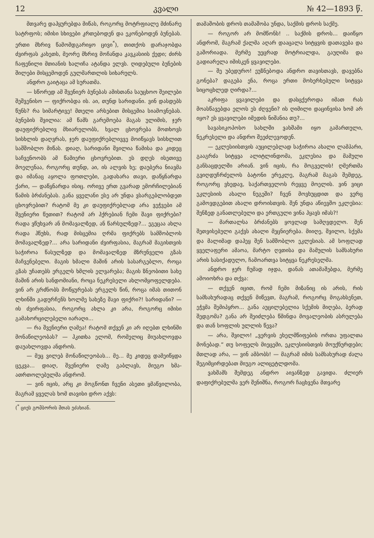12 კვალი № 42—1893 წ.
მთვარე დაჰყურებდა მიწას, როგორც მოტრფიალე მძინარე სატრფოს; იმისი სხივები კრთებოდენ და ეკონებოდენ ბუნებას. ერთი მხრივ წამომდგარიყო ცივი<sup>*</sup>), თითქოს დარაჯობდა ძვირფას კახეთს, მეორე მხრივ მოჩანდა კავკასიის ქედი; ძირს ჩაფენილი მთიანის ხალიჩა ატანდა ელვს. ღიდებული ბუნების შილები მისცემოდენ გულმართლის სიხარულს.
ანდრო გაიტაცა ამ სურათმა.
— სწორედ ამ შვენიერ ბუნებას ამისთანა საუცხოო შეილები შეშვენისო — ფიქრობდა ის. აი, თუნდ სარიდანი. ვინ დასდებს წუნს? რა სიმარტივე! მთელი არსებით მისცემია სიამოვნებას. ბუნების შვილია: ამ წამს გარემოება მაგას ულიმის, ჯერ დაუფიქრებლივ მხიარულობს, ხვალ ცხოვრება მოთხოვს სისხლის დაღვრას, ჯერ დაუფიქრებლივვე მოიწყავს სისხლით საშშობლო მიწას. დიაღ, სარიდანი შვილია წამისა და კიდეც საჩვენოობს ამ წამიერი ცხოვრებით. ეს დღეს ისეთივე მოელენაა, როგორც თუნდ, აი, ის ალვის ხე; დაუბერა ნიავმა და იმანაც აყოლა ფოთლები, გადახარა თავი, დაწყნარდა ქარი, — დაწყნარდა ისიც. ორივე ერთ გვარად ემორჩილებიან წამის ბრძანებას. განა ყველანი ესე არ უნდა ვსარგებლობდეთ ცხოვრებით? რატომ მე კი დაუფიქრებლად არა ვეჭვები ამ შვენიერი წუთით? რატომ არ ჰქრებიან ჩემი შავი ფიქრები? რადა ვწუხვარ ან მომავალზედ, ან წარსულზედ?... ეგეცაა ახლა რადა ჰწუხს, რად მისცემია ღრმა ფიქრებს სამშობლოს მომავალზედ?... არა სარიდანი ძვირფასია, მაგრამ მაგისთვის საჭიროა წასულზედ და მომავალზედ მზრუნველი გზას მაჩვენებელი. მაგის ხმალი მაშინ არის სასარგებლო, როცა გზას უჩათებს ერგელს ხმლის ელვარება; მაგის ზნეობითი სახე მაშინ არის სანდომიანი, როცა ნეკრესელი ახლომყოფელდება. ვინ არ გრძნობს მოწყურებას ერგელს წინ, როცა იმას თითონ ლხინში გადურჩენს ხოლმე სახეზე შავი ფიქრი?! სარიდანი? — ის ძვირფასია, როგორც ახლა კი არა, როგორც იმისი გამახორცილებელი იარაღი...
— რა შვენიერი ღამეა! რატომ თქვენ კი არ იღებთ ლხინში მონაწილეობას? — ჰკითხა ელომ, რომელიც მიუახლოვდა დაუახლოვდა ანდროს.
— მეც ვილებ მონაწილეობას... მე... მე კიდეც დამეიწყდა ცეკვა... დიაღ, შვენიერი ღამე გაბლავს, მიუგო ხმა-ათრთოლებულმა ანდრომ.
— ვინ იცის, არც კი მოგწონთ ჩვენი ასეთი ყმაწვილობა, მაგრამ ყველას ხომ თავისი დრო აქვს:
(<sup>*</sup> ციეს გომბორის მთას ეძახიან.
თამაშობის დროს თამაშობა უნდა, საქმის დროს საქმე.
— როგორ არ მომწონს! .. საქმის დროს... დაიწყო ანდრომ, მაგრამ ქალმა აღარ დააცალა სიტყვის დათავება და გაშორიადა. მერმე უეცრად მოტრიალდა, გაუღიმა და გადიარელა იმისკენ ყვავილები.
— შე უბედურო! ეუზნებოდა ანდრო თავისთავს, დავებნა გონება? დაგება ენა, როცა ერთი მოხერხებული სიტყვა სიცოცხლედ ღირდა?...
აკრიფა ყვავილები და დასცქეროდა იმათ რას მოასწავებდა ელოს ეს ძღვენი? ის ღიმილი დაცინვისა ხომ არ იყო? ეს ყვავილები იმედის ნიშანია თუ?...
სავასიკოპოსო სახლში ვახშამი იყო გამართული, ნეკრესელი და ანდრო შეეძლევოდენ.
— ეკლესიისთვის აუცილებლად საჭიროა ახალი ლამპარი, გააგრძა სიტყვა ალიტლინდომა, ეკლესია და მამული განსაცდელში არიან. ვინ იცის, რა მოგველის! ღმერთმა გვიღდუჩრძელოს ბატონი ერეკლე, მაგრამ მაგას შემდეგ, როგორც ვხედავ, საქართველოს რეყვე მოელის. ვინ ვიცი ეკლესიის ახალი ნუგეში? ჩვენ მოვხუცდით და ვერც გამოვდგებით ახალი დროისთვის. შენ უნდა აწიევშო ეკლესია: შენზედ განათლებული და ერთგული ვინა ჰყავს იმას?!
— მართალსა ბრძანებს ყოვლად სამღვდელო. შენ შეთვისებული გაქვს ახალი მეცნიერება. მიიღე, შვილო, სქემა და მალიმად დაჰეყ შენ სამშობლო ეკლესიას. ამ სოფლად ყველაფერი ამაოა, მარტო ღვთისა და მამულის სამსახური არის სასიქადულო, ჩამოართვა სიტყვა ნეკრესელმა.
ანდრო ჯერ ჩუმად იჯდა, დანას ათამაშებდა, მერმე ამოიოხრა და თქვა:
— თქვენ იცით, რომ ჩემი მიზანიც ის არის, რის სამსახურადაც თქვენ მიწევთ, მაგრამ, როგორც მოგახსენეთ, ეჭვმა შემიპყრო... განა აუცილებელია სქემის მიღება, ბერად შედგომა? განა არ შეიძლება წმინდა მოვალეობის ასრულება და თან სოფლის ულლის წევა?
— არა, შვილო! „ვერვის ეხელმწიფების ორთა უფალთა მონებად.“ თუ სოფელს მიეცემი, ეკლესიისთვის მოუქნურდები; მთლად არა, — ვინ ამბობს! — მაგრამ იმის სამსახურად ძალა შეგიმცირდებათ მიუგო ალიცეტლდომა.
ვახშამს შემდეგ ანდრო აივანზედ გავიდა. ძლიერ დაფიქრებულმა ვერ შენიშნა, როგორ ჩაცხვენა მთვარე